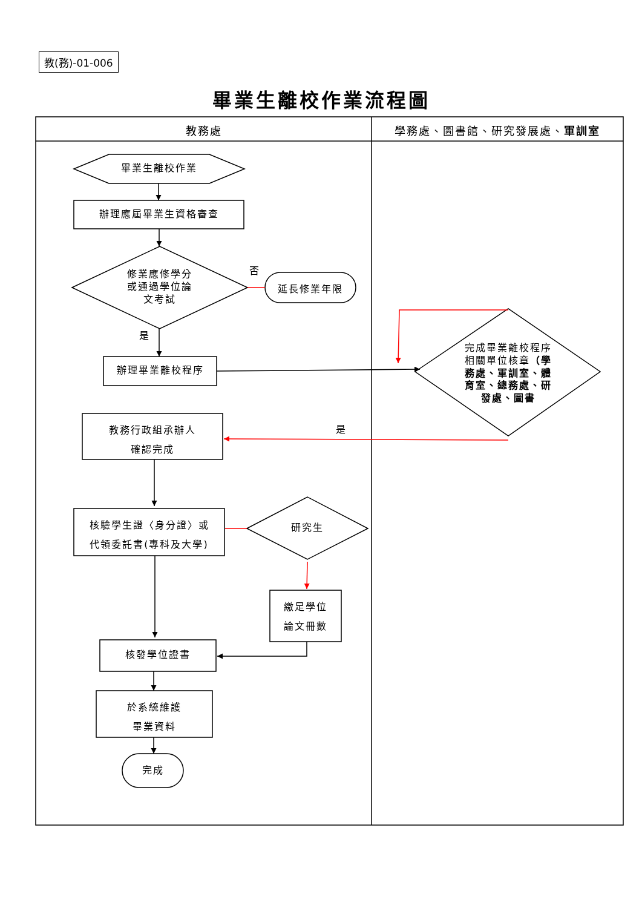教(務)-01-006
畢業生離校作業流程圖
教務處 學務處、圖書館、研究發展處、軍訓室
畢業生離校作業
辦理應屆畢業生資格審查
修業應修學分
或通過學位論
文考試
否
延長修業年限
是
辦理畢業離校程序
完成畢業離校程序相關單位核章（學務處、軍訓室、體育室、總務處、研發處、圖書
教務行政組承辦人
確認完成
是
核驗學生證〈身分證〉或
代領委託書(專科及大學)
研究生
繳足學位
論文冊數
核發學位證書
於系統維護
畢業資料
完成